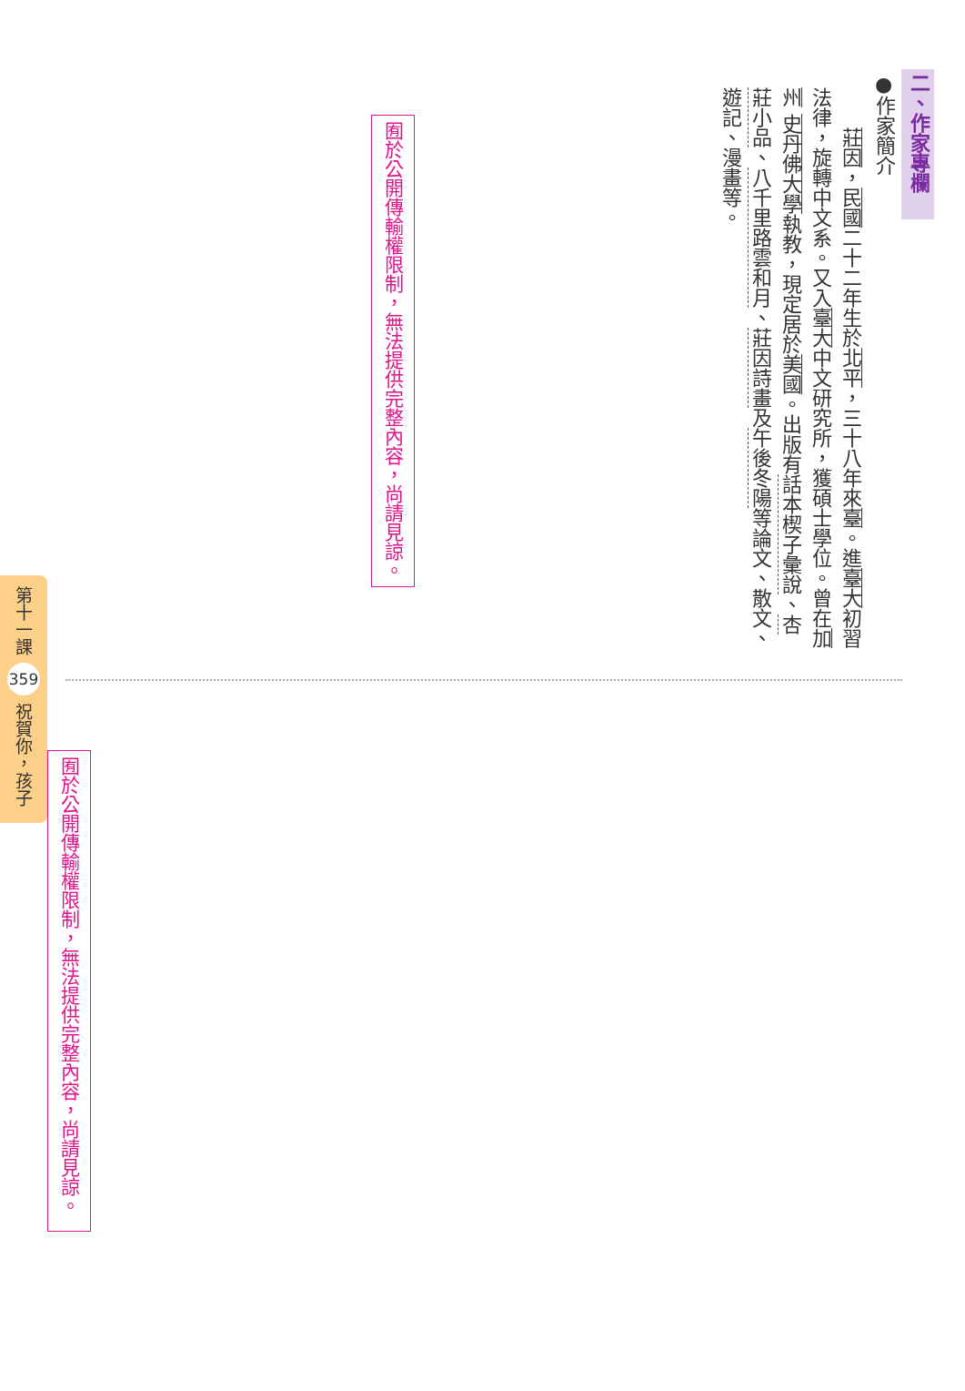二、作家專欄
●作家簡介
　　莊因，民國二十二年生於北平，三十八年來臺。進臺大初習法律，旋轉中文系。又入臺大中文研究所，獲碩士學位。曾在加州 史丹佛大學執教，現定居於美國。出版有話本楔子彙說、杏莊小品、八千里路雲和月、莊因詩畫及午後冬陽等論文、散文、遊記、漫畫等。
囿於公開傳輸權限制，無法提供完整內容，尚請見諒。
囿於公開傳輸權限制，無法提供完整內容，尚請見諒。
第十一課 359 祝賀你，孩子